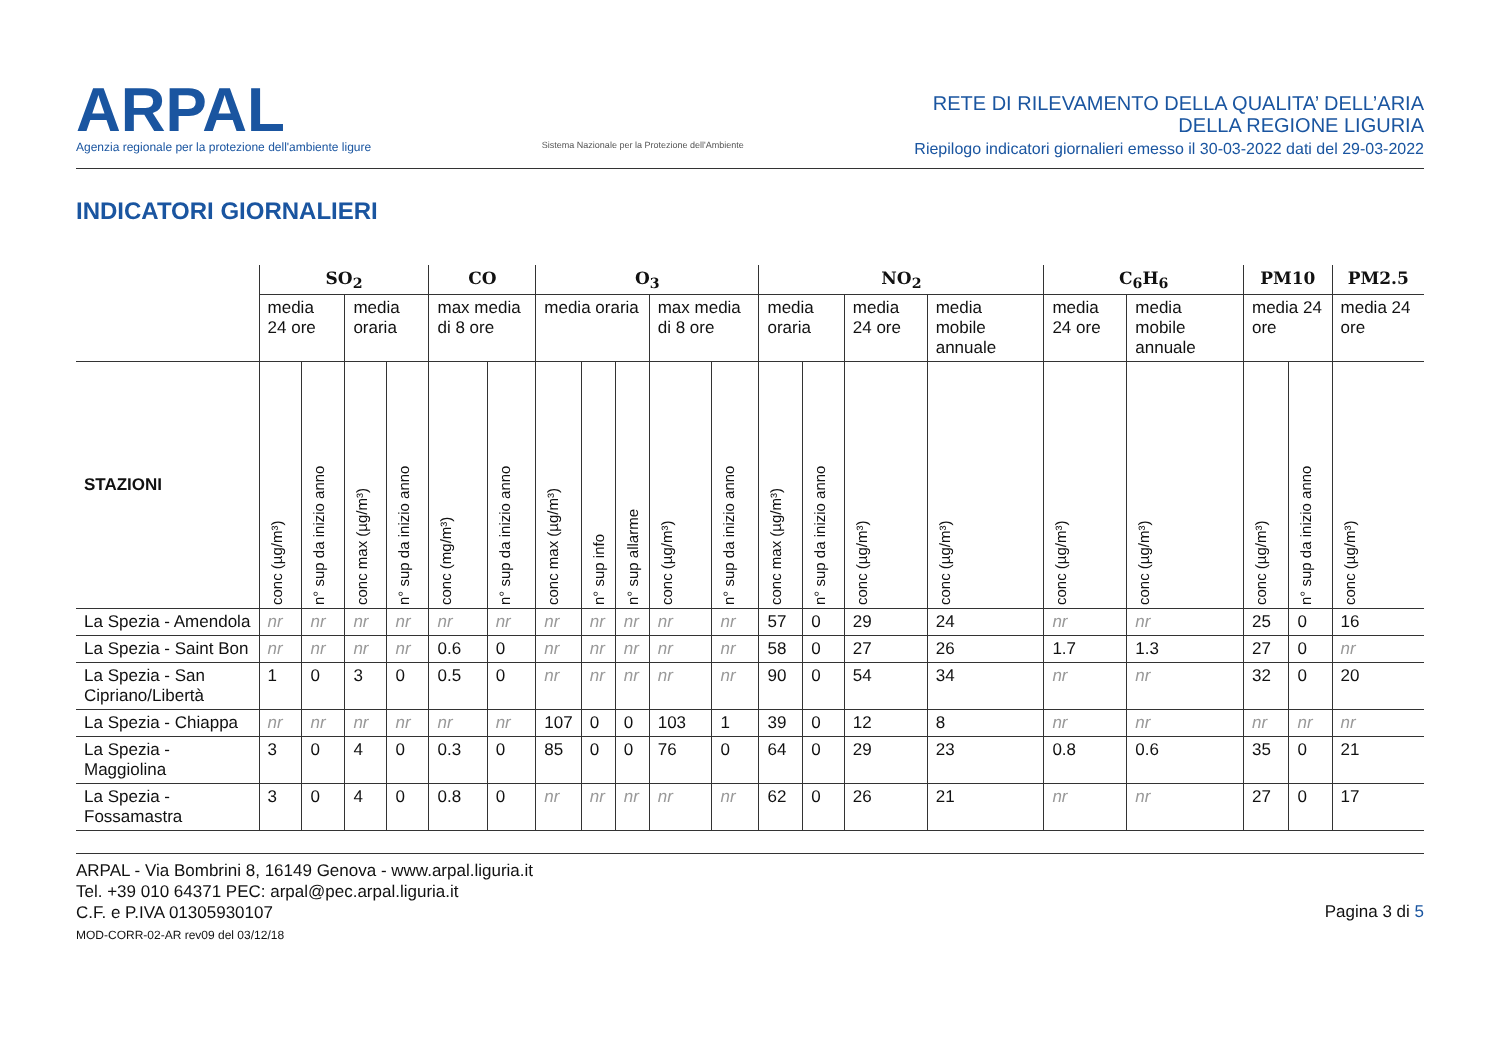ARPAL
Agenzia regionale per la protezione dell'ambiente ligure
Sistema Nazionale per la Protezione dell'Ambiente
RETE DI RILEVAMENTO DELLA QUALITA’ DELL’ARIA
DELLA REGIONE LIGURIA
Riepilogo indicatori giornalieri emesso il 30-03-2022 dati del 29-03-2022
INDICATORI GIORNALIERI
| | SO<sub>2</sub> | | | | CO | | O<sub>3</sub> | | | | | NO<sub>2</sub> | | | | C<sub>6</sub>H<sub>6</sub> | | PM10 | | PM2.5 |
| --- | --- | --- | --- | --- | --- | --- | --- | --- | --- | --- | --- | --- | --- | --- | --- | --- | --- | --- | --- | --- |
| | media 24 ore | | media oraria | | max media di 8 ore | | media oraria | | | max media di 8 ore | | media oraria | | media 24 ore | media mobile annuale | media 24 ore | media mobile annuale | media 24 ore | | media 24 ore |
| STAZIONI | conc (µg/m³) | n° sup da inizio anno | conc max (µg/m³) | n° sup da inizio anno | conc (mg/m³) | n° sup da inizio anno | conc max (µg/m³) | n° sup info | n° sup allarme | conc (µg/m³) | n° sup da inizio anno | conc max (µg/m³) | n° sup da inizio anno | conc (µg/m³) | conc (µg/m³) | conc (µg/m³) | conc (µg/m³) | conc (µg/m³) | n° sup da inizio anno | conc (µg/m³) |
| La Spezia - Amendola | nr | nr | nr | nr | nr | nr | nr | nr | nr | nr | nr | 57 | 0 | 29 | 24 | nr | nr | 25 | 0 | 16 |
| La Spezia - Saint Bon | nr | nr | nr | nr | 0.6 | 0 | nr | nr | nr | nr | nr | 58 | 0 | 27 | 26 | 1.7 | 1.3 | 27 | 0 | nr |
| La Spezia - San Cipriano/Libertà | 1 | 0 | 3 | 0 | 0.5 | 0 | nr | nr | nr | nr | nr | 90 | 0 | 54 | 34 | nr | nr | 32 | 0 | 20 |
| La Spezia - Chiappa | nr | nr | nr | nr | nr | nr | 107 | 0 | 0 | 103 | 1 | 39 | 0 | 12 | 8 | nr | nr | nr | nr | nr |
| La Spezia - Maggiolina | 3 | 0 | 4 | 0 | 0.3 | 0 | 85 | 0 | 0 | 76 | 0 | 64 | 0 | 29 | 23 | 0.8 | 0.6 | 35 | 0 | 21 |
| La Spezia - Fossamastra | 3 | 0 | 4 | 0 | 0.8 | 0 | nr | nr | nr | nr | nr | 62 | 0 | 26 | 21 | nr | nr | 27 | 0 | 17 |
ARPAL - Via Bombrini 8, 16149 Genova - www.arpal.liguria.it
Tel. +39 010 64371 PEC: arpal@pec.arpal.liguria.it
C.F. e P.IVA 01305930107
MOD-CORR-02-AR rev09 del 03/12/18
Pagina 3 di 5